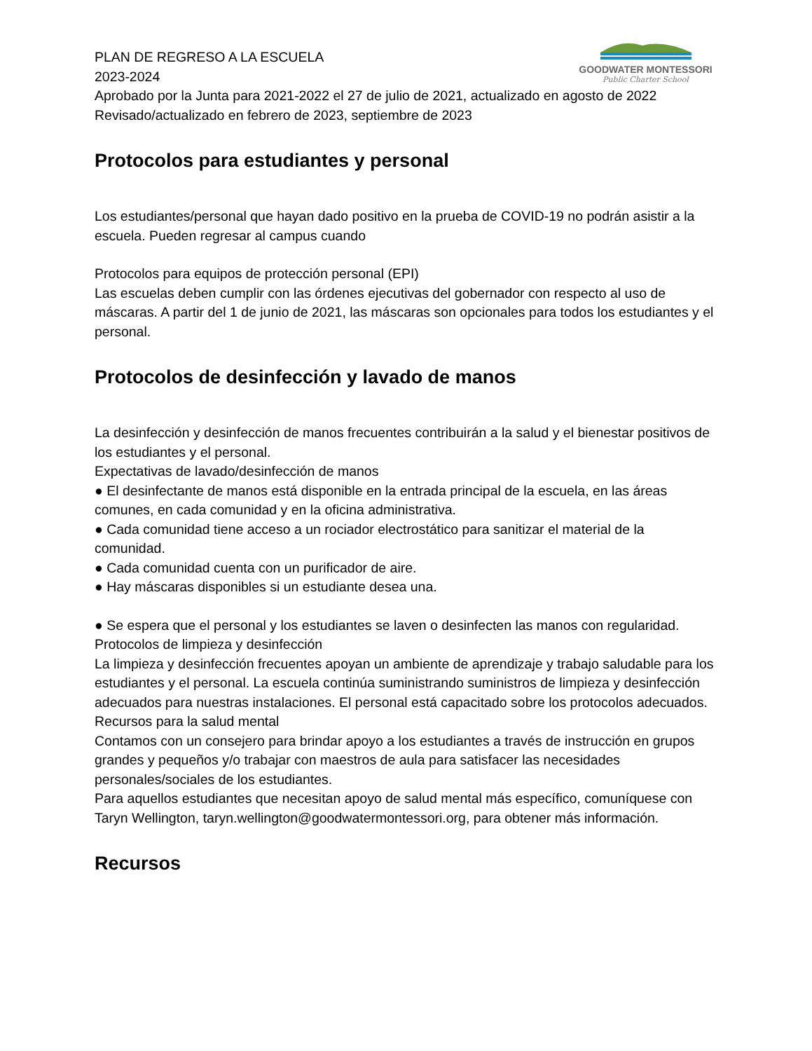GOODWATER MONTESSORI
Public Charter School
PLAN DE REGRESO A LA ESCUELA
2023-2024
Aprobado por la Junta para 2021-2022 el 27 de julio de 2021, actualizado en agosto de 2022
Revisado/actualizado en febrero de 2023, septiembre de 2023
Protocolos para estudiantes y personal
Los estudiantes/personal que hayan dado positivo en la prueba de COVID-19 no podrán asistir a la escuela. Pueden regresar al campus cuando
Protocolos para equipos de protección personal (EPI)
Las escuelas deben cumplir con las órdenes ejecutivas del gobernador con respecto al uso de máscaras. A partir del 1 de junio de 2021, las máscaras son opcionales para todos los estudiantes y el personal.
Protocolos de desinfección y lavado de manos
La desinfección y desinfección de manos frecuentes contribuirán a la salud y el bienestar positivos de los estudiantes y el personal.
Expectativas de lavado/desinfección de manos
● El desinfectante de manos está disponible en la entrada principal de la escuela, en las áreas comunes, en cada comunidad y en la oficina administrativa.
● Cada comunidad tiene acceso a un rociador electrostático para sanitizar el material de la comunidad.
● Cada comunidad cuenta con un purificador de aire.
● Hay máscaras disponibles si un estudiante desea una.
● Se espera que el personal y los estudiantes se laven o desinfecten las manos con regularidad.
Protocolos de limpieza y desinfección
La limpieza y desinfección frecuentes apoyan un ambiente de aprendizaje y trabajo saludable para los estudiantes y el personal. La escuela continúa suministrando suministros de limpieza y desinfección adecuados para nuestras instalaciones. El personal está capacitado sobre los protocolos adecuados.
Recursos para la salud mental
Contamos con un consejero para brindar apoyo a los estudiantes a través de instrucción en grupos grandes y pequeños y/o trabajar con maestros de aula para satisfacer las necesidades personales/sociales de los estudiantes.
Para aquellos estudiantes que necesitan apoyo de salud mental más específico, comuníquese con Taryn Wellington, taryn.wellington@goodwatermontessori.org, para obtener más información.
Recursos